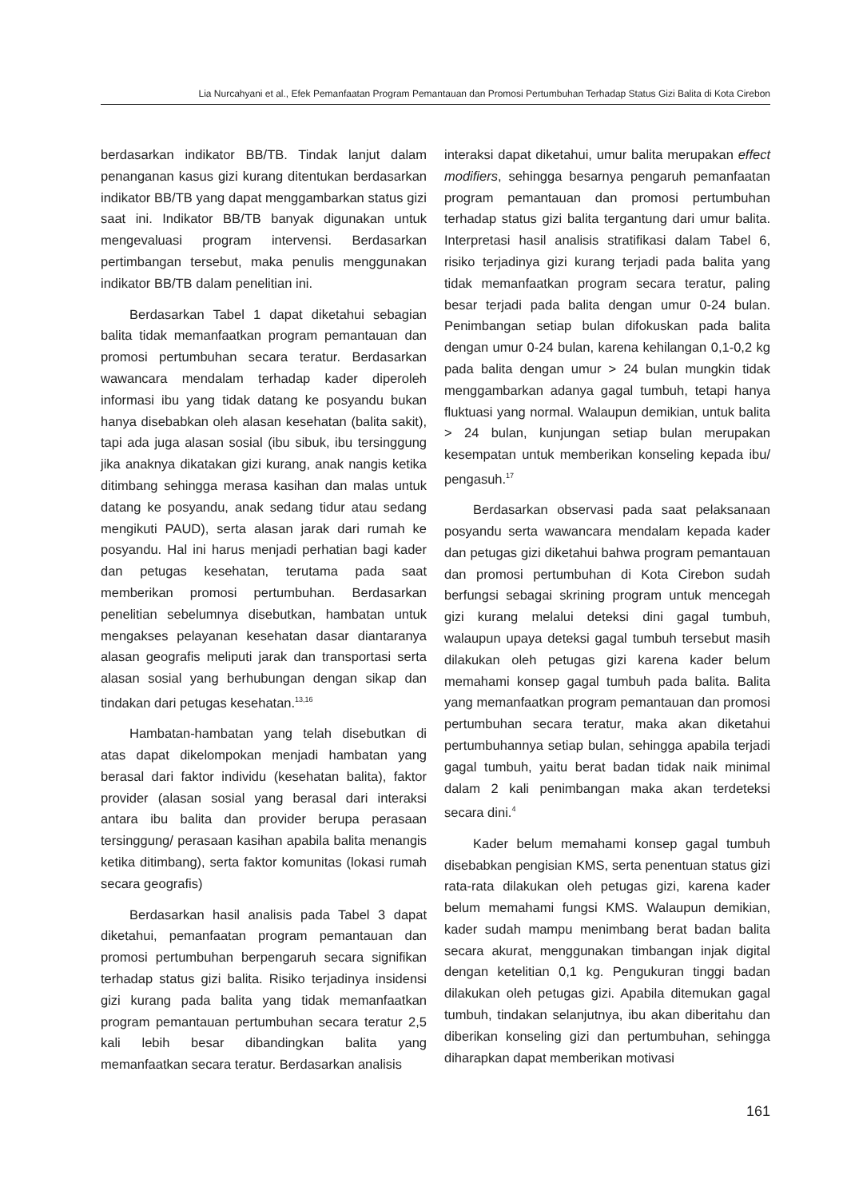Lia Nurcahyani et al., Efek Pemanfaatan Program Pemantauan dan Promosi Pertumbuhan Terhadap Status Gizi Balita di Kota Cirebon
berdasarkan indikator BB/TB. Tindak lanjut dalam penanganan kasus gizi kurang ditentukan berdasarkan indikator BB/TB yang dapat menggambarkan status gizi saat ini. Indikator BB/TB banyak digunakan untuk mengevaluasi program intervensi. Berdasarkan pertimbangan tersebut, maka penulis menggunakan indikator BB/TB dalam penelitian ini.
Berdasarkan Tabel 1 dapat diketahui sebagian balita tidak memanfaatkan program pemantauan dan promosi pertumbuhan secara teratur. Berdasarkan wawancara mendalam terhadap kader diperoleh informasi ibu yang tidak datang ke posyandu bukan hanya disebabkan oleh alasan kesehatan (balita sakit), tapi ada juga alasan sosial (ibu sibuk, ibu tersinggung jika anaknya dikatakan gizi kurang, anak nangis ketika ditimbang sehingga merasa kasihan dan malas untuk datang ke posyandu, anak sedang tidur atau sedang mengikuti PAUD), serta alasan jarak dari rumah ke posyandu. Hal ini harus menjadi perhatian bagi kader dan petugas kesehatan, terutama pada saat memberikan promosi pertumbuhan. Berdasarkan penelitian sebelumnya disebutkan, hambatan untuk mengakses pelayanan kesehatan dasar diantaranya alasan geografis meliputi jarak dan transportasi serta alasan sosial yang berhubungan dengan sikap dan tindakan dari petugas kesehatan.<sup>13,16</sup>
Hambatan-hambatan yang telah disebutkan di atas dapat dikelompokan menjadi hambatan yang berasal dari faktor individu (kesehatan balita), faktor provider (alasan sosial yang berasal dari interaksi antara ibu balita dan provider berupa perasaan tersinggung/ perasaan kasihan apabila balita menangis ketika ditimbang), serta faktor komunitas (lokasi rumah secara geografis)
Berdasarkan hasil analisis pada Tabel 3 dapat diketahui, pemanfaatan program pemantauan dan promosi pertumbuhan berpengaruh secara signifikan terhadap status gizi balita. Risiko terjadinya insidensi gizi kurang pada balita yang tidak memanfaatkan program pemantauan pertumbuhan secara teratur 2,5 kali lebih besar dibandingkan balita yang memanfaatkan secara teratur. Berdasarkan analisis
interaksi dapat diketahui, umur balita merupakan effect modifiers, sehingga besarnya pengaruh pemanfaatan program pemantauan dan promosi pertumbuhan terhadap status gizi balita tergantung dari umur balita. Interpretasi hasil analisis stratifikasi dalam Tabel 6, risiko terjadinya gizi kurang terjadi pada balita yang tidak memanfaatkan program secara teratur, paling besar terjadi pada balita dengan umur 0-24 bulan. Penimbangan setiap bulan difokuskan pada balita dengan umur 0-24 bulan, karena kehilangan 0,1-0,2 kg pada balita dengan umur > 24 bulan mungkin tidak menggambarkan adanya gagal tumbuh, tetapi hanya fluktuasi yang normal. Walaupun demikian, untuk balita > 24 bulan, kunjungan setiap bulan merupakan kesempatan untuk memberikan konseling kepada ibu/ pengasuh.<sup>17</sup>
Berdasarkan observasi pada saat pelaksanaan posyandu serta wawancara mendalam kepada kader dan petugas gizi diketahui bahwa program pemantauan dan promosi pertumbuhan di Kota Cirebon sudah berfungsi sebagai skrining program untuk mencegah gizi kurang melalui deteksi dini gagal tumbuh, walaupun upaya deteksi gagal tumbuh tersebut masih dilakukan oleh petugas gizi karena kader belum memahami konsep gagal tumbuh pada balita. Balita yang memanfaatkan program pemantauan dan promosi pertumbuhan secara teratur, maka akan diketahui pertumbuhannya setiap bulan, sehingga apabila terjadi gagal tumbuh, yaitu berat badan tidak naik minimal dalam 2 kali penimbangan maka akan terdeteksi secara dini.<sup>4</sup>
Kader belum memahami konsep gagal tumbuh disebabkan pengisian KMS, serta penentuan status gizi rata-rata dilakukan oleh petugas gizi, karena kader belum memahami fungsi KMS. Walaupun demikian, kader sudah mampu menimbang berat badan balita secara akurat, menggunakan timbangan injak digital dengan ketelitian 0,1 kg. Pengukuran tinggi badan dilakukan oleh petugas gizi. Apabila ditemukan gagal tumbuh, tindakan selanjutnya, ibu akan diberitahu dan diberikan konseling gizi dan pertumbuhan, sehingga diharapkan dapat memberikan motivasi
161